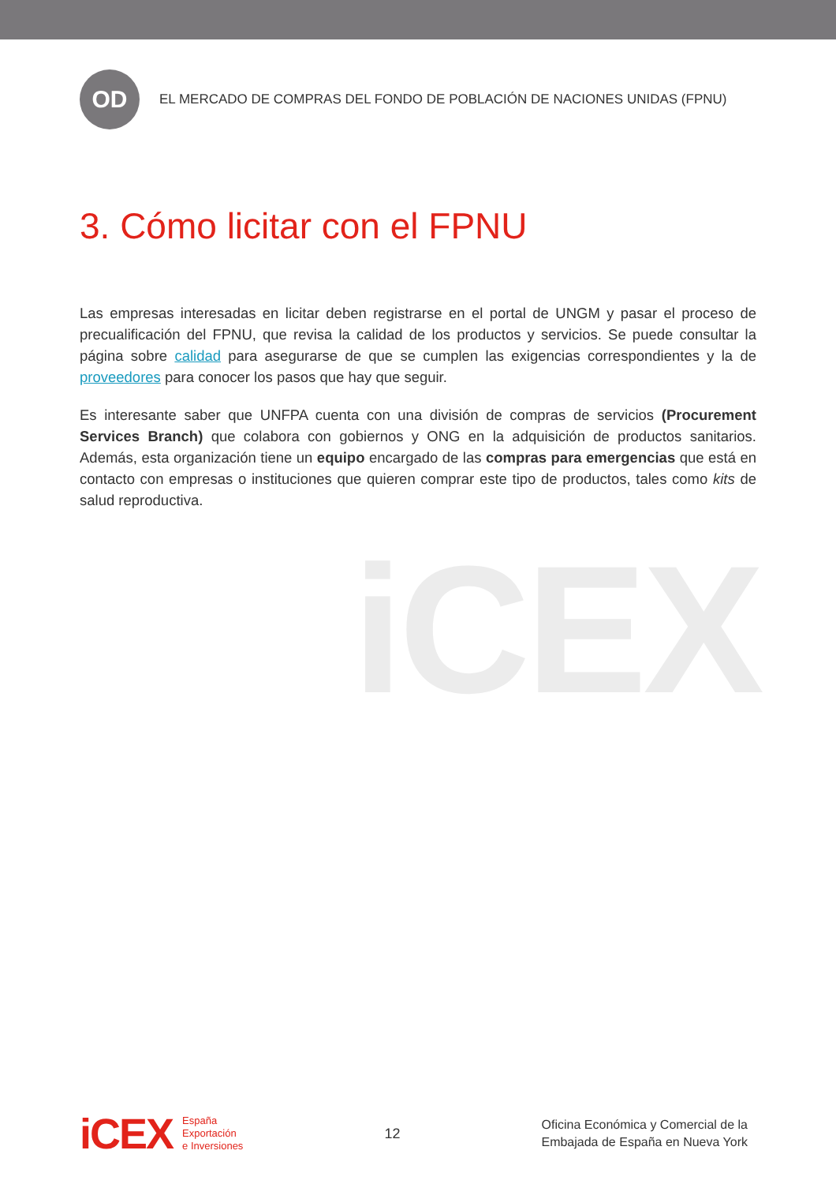iCEX
OD
EL MERCADO DE COMPRAS DEL FONDO DE POBLACIÓN DE NACIONES UNIDAS (FPNU)
3. Cómo licitar con el FPNU
Las empresas interesadas en licitar deben registrarse en el portal de UNGM y pasar el proceso de precualificación del FPNU, que revisa la calidad de los productos y servicios. Se puede consultar la página sobre calidad para asegurarse de que se cumplen las exigencias correspondientes y la de proveedores para conocer los pasos que hay que seguir.
Es interesante saber que UNFPA cuenta con una división de compras de servicios (Procurement Services Branch) que colabora con gobiernos y ONG en la adquisición de productos sanitarios. Además, esta organización tiene un equipo encargado de las compras para emergencias que está en contacto con empresas o instituciones que quieren comprar este tipo de productos, tales como kits de salud reproductiva.
iCEX
España
Exportación
e Inversiones
12
Oficina Económica y Comercial de la
Embajada de España en Nueva York